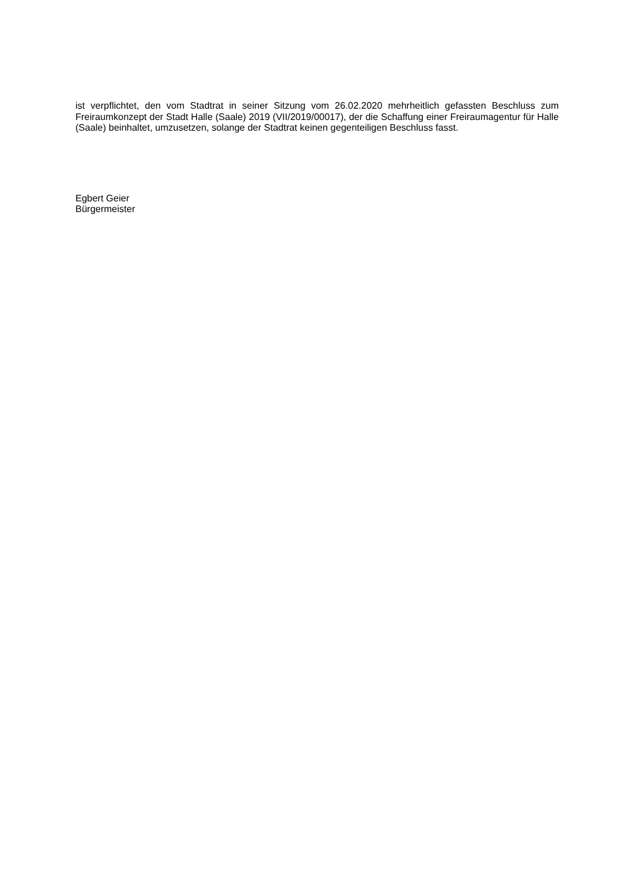ist verpflichtet, den vom Stadtrat in seiner Sitzung vom 26.02.2020 mehrheitlich gefassten Beschluss zum Freiraumkonzept der Stadt Halle (Saale) 2019 (VII/2019/00017), der die Schaffung einer Freiraumagentur für Halle (Saale) beinhaltet, umzusetzen, solange der Stadtrat keinen gegenteiligen Beschluss fasst.
Egbert Geier
Bürgermeister